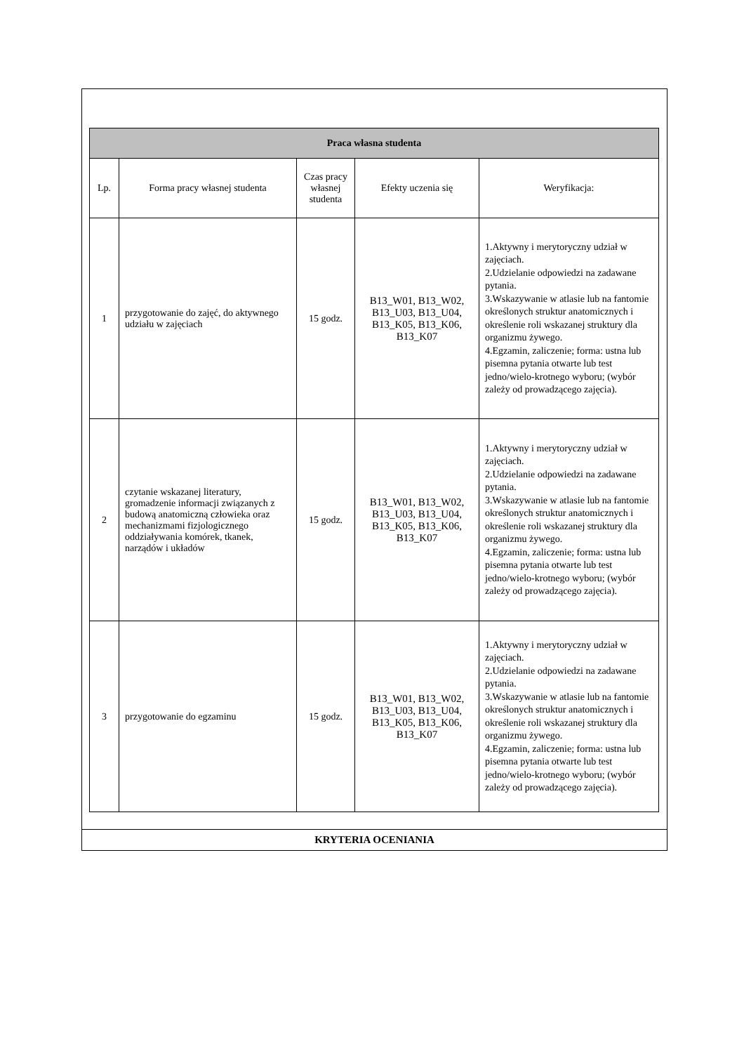| Praca własna studenta | | | | |
| --- | --- | --- | --- | --- |
| Lp. | Forma pracy własnej studenta | Czas pracy własnej studenta | Efekty uczenia się | Weryfikacja: |
| 1 | przygotowanie do zajęć, do aktywnego udziału w zajęciach | 15 godz. | B13_W01, B13_W02, B13_U03, B13_U04, B13_K05, B13_K06, B13_K07 | 1.Aktywny i merytoryczny udział w zajęciach. 2.Udzielanie odpowiedzi na zadawane pytania. 3.Wskazywanie w atlasie lub na fantomie określonych struktur anatomicznych i określenie roli wskazanej struktury dla organizmu żywego. 4.Egzamin, zaliczenie; forma: ustna lub pisemna pytania otwarte lub test jedno/wielo-krotnego wyboru; (wybór zależy od prowadzącego zajęcia). |
| 2 | czytanie wskazanej literatury, gromadzenie informacji związanych z budową anatomiczną człowieka oraz mechanizmami fizjologicznego oddziaływania komórek, tkanek, narządów i układów | 15 godz. | B13_W01, B13_W02, B13_U03, B13_U04, B13_K05, B13_K06, B13_K07 | 1.Aktywny i merytoryczny udział w zajęciach. 2.Udzielanie odpowiedzi na zadawane pytania. 3.Wskazywanie w atlasie lub na fantomie określonych struktur anatomicznych i określenie roli wskazanej struktury dla organizmu żywego. 4.Egzamin, zaliczenie; forma: ustna lub pisemna pytania otwarte lub test jedno/wielo-krotnego wyboru; (wybór zależy od prowadzącego zajęcia). |
| 3 | przygotowanie do egzaminu | 15 godz. | B13_W01, B13_W02, B13_U03, B13_U04, B13_K05, B13_K06, B13_K07 | 1.Aktywny i merytoryczny udział w zajęciach. 2.Udzielanie odpowiedzi na zadawane pytania. 3.Wskazywanie w atlasie lub na fantomie określonych struktur anatomicznych i określenie roli wskazanej struktury dla organizmu żywego. 4.Egzamin, zaliczenie; forma: ustna lub pisemna pytania otwarte lub test jedno/wielo-krotnego wyboru; (wybór zależy od prowadzącego zajęcia). |
KRYTERIA OCENIANIA